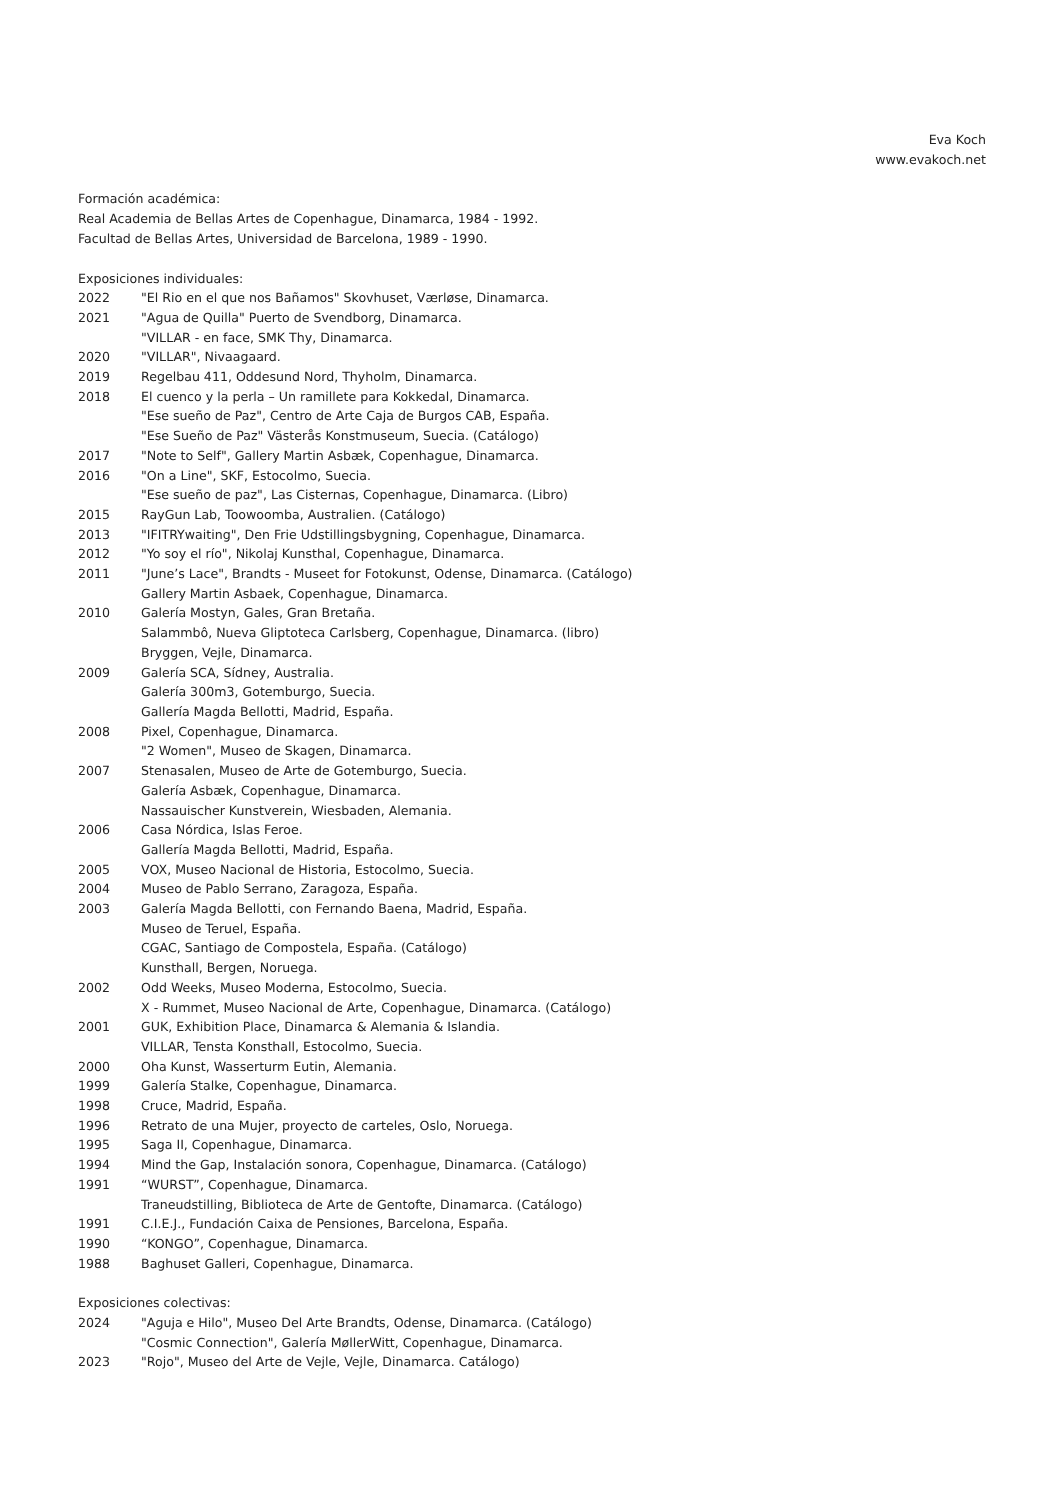Eva Koch
www.evakoch.net
Formación académica:
Real Academia de Bellas Artes de Copenhague, Dinamarca, 1984 - 1992.
Facultad de Bellas Artes, Universidad de Barcelona, 1989 - 1990.
Exposiciones individuales:
2022 "El Rio en el que nos Bañamos" Skovhuset, Værløse, Dinamarca.
2021 "Agua de Quilla" Puerto de Svendborg, Dinamarca.
"VILLAR - en face, SMK Thy, Dinamarca.
2020 "VILLAR", Nivaagaard.
2019 Regelbau 411, Oddesund Nord, Thyholm, Dinamarca.
2018 El cuenco y la perla – Un ramillete para Kokkedal, Dinamarca.
"Ese sueño de Paz", Centro de Arte Caja de Burgos CAB, España.
"Ese Sueño de Paz" Västerås Konstmuseum, Suecia. (Catálogo)
2017 "Note to Self", Gallery Martin Asbæk, Copenhague, Dinamarca.
2016 "On a Line", SKF, Estocolmo, Suecia.
"Ese sueño de paz", Las Cisternas, Copenhague, Dinamarca. (Libro)
2015 RayGun Lab, Toowoomba, Australien. (Catálogo)
2013 "IFITRYwaiting", Den Frie Udstillingsbygning, Copenhague, Dinamarca.
2012 "Yo soy el río", Nikolaj Kunsthal, Copenhague, Dinamarca.
2011 "June’s Lace", Brandts - Museet for Fotokunst, Odense, Dinamarca. (Catálogo)
Gallery Martin Asbaek, Copenhague, Dinamarca.
2010 Galería Mostyn, Gales, Gran Bretaña.
Salammbô, Nueva Gliptoteca Carlsberg, Copenhague, Dinamarca. (libro)
Bryggen, Vejle, Dinamarca.
2009 Galería SCA, Sídney, Australia.
Galería 300m3, Gotemburgo, Suecia.
Gallería Magda Bellotti, Madrid, España.
2008 Pixel, Copenhague, Dinamarca.
"2 Women", Museo de Skagen, Dinamarca.
2007 Stenasalen, Museo de Arte de Gotemburgo, Suecia.
Galería Asbæk, Copenhague, Dinamarca.
Nassauischer Kunstverein, Wiesbaden, Alemania.
2006 Casa Nórdica, Islas Feroe.
Gallería Magda Bellotti, Madrid, España.
2005 VOX, Museo Nacional de Historia, Estocolmo, Suecia.
2004 Museo de Pablo Serrano, Zaragoza, España.
2003 Galería Magda Bellotti, con Fernando Baena, Madrid, España.
Museo de Teruel, España.
CGAC, Santiago de Compostela, España. (Catálogo)
Kunsthall, Bergen, Noruega.
2002 Odd Weeks, Museo Moderna, Estocolmo, Suecia.
X - Rummet, Museo Nacional de Arte, Copenhague, Dinamarca. (Catálogo)
2001 GUK, Exhibition Place, Dinamarca & Alemania & Islandia.
VILLAR, Tensta Konsthall, Estocolmo, Suecia.
2000 Oha Kunst, Wasserturm Eutin, Alemania.
1999 Galería Stalke, Copenhague, Dinamarca.
1998 Cruce, Madrid, España.
1996 Retrato de una Mujer, proyecto de carteles, Oslo, Noruega.
1995 Saga II, Copenhague, Dinamarca.
1994 Mind the Gap, Instalación sonora, Copenhague, Dinamarca. (Catálogo)
1991 “WURST”, Copenhague, Dinamarca.
Traneudstilling, Biblioteca de Arte de Gentofte, Dinamarca. (Catálogo)
1991 C.I.E.J., Fundación Caixa de Pensiones, Barcelona, España.
1990 “KONGO”, Copenhague, Dinamarca.
1988 Baghuset Galleri, Copenhague, Dinamarca.
Exposiciones colectivas:
2024 "Aguja e Hilo", Museo Del Arte Brandts, Odense, Dinamarca. (Catálogo)
"Cosmic Connection", Galería MøllerWitt, Copenhague, Dinamarca.
2023 "Rojo", Museo del Arte de Vejle, Vejle, Dinamarca. Catálogo)